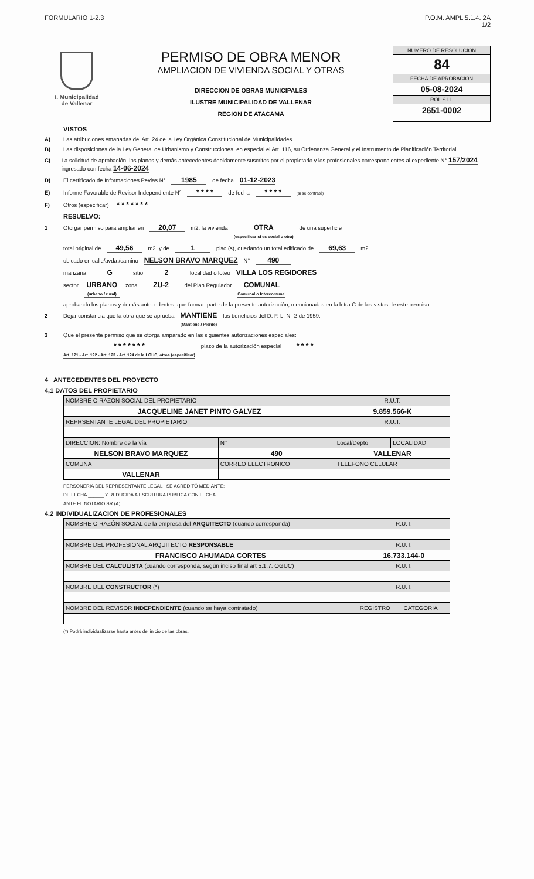FORMULARIO 1-2.3 P.O.M. AMPL 5.1.4. 2A
1/2
I. Municipalidad
de Vallenar
PERMISO DE OBRA MENOR
AMPLIACION DE VIVIENDA SOCIAL Y OTRAS
DIRECCION DE OBRAS MUNICIPALES
ILUSTRE MUNICIPALIDAD DE VALLENAR
REGION DE ATACAMA
NUMERO DE RESOLUCION
84
FECHA DE APROBACION
05-08-2024
ROL S.I.I.
2651-0002
VISTOS
A) Las atribuciones emanadas del Art. 24 de la Ley Orgánica Constitucional de Municipalidades.
B) Las disposiciones de la Ley General de Urbanismo y Construcciones, en especial el Art. 116, su Ordenanza General y el Instrumento de Planificación Territorial.
C) La solicitud de aprobación, los planos y demás antecedentes debidamente suscritos por el propietario y los profesionales correspondientes al expediente N° 157/2024 ingresado con fecha 14-06-2024
D) El certificado de Informaciones Pevias N° 1985 de fecha 01-12-2023
E) Informe Favorable de Revisor Independiente N° * * * * de fecha * * * * (si se contrató)
F) Otros (especificar) * * * * * * *
RESUELVO:
1 Otorgar permiso para ampliar en 20,07 m2, la vivienda OTRA
(especificar si es social u otra) de una superficie
total original de 49,56 m2. y de 1 piso (s), quedando un total edificado de 69,63 m2.
ubicado en calle/avda./camino NELSON BRAVO MARQUEZ N° 490
manzana G sitio 2 localidad o loteo VILLA LOS REGIDORES
sector URBANO
(urbano / rural) zona ZU-2 del Plan Regulador COMUNAL
Comunal o Intercomunal
aprobando los planos y demás antecedentes, que forman parte de la presente autorización, mencionados en la letra C de los vistos de este permiso.
2 Dejar constancia que la obra que se aprueba MANTIENE
(Mantiene / Pierde) los beneficios del D. F. L. N° 2 de 1959.
3 Que el presente permiso que se otorga amparado en las siguientes autorizaciones especiales:
* * * * * * *
Art. 121 - Art. 122 - Art. 123 - Art. 124 de la LGUC, otros (especificar) plazo de la autorización especial * * * *
4 ANTECEDENTES DEL PROYECTO
4,1 DATOS DEL PROPIETARIO
| NOMBRE O RAZON SOCIAL DEL PROPIETARIO | | | R.U.T. | |
| --- | --- | --- | --- | --- |
| JACQUELINE JANET PINTO GALVEZ | | | 9.859.566-K | |
| REPRSENTANTE LEGAL DEL PROPIETARIO | | | R.U.T. | |
| DIRECCION: Nombre de la vía | | N° | Local/Depto | LOCALIDAD |
| NELSON BRAVO MARQUEZ | | 490 | VALLENAR | |
| COMUNA | CORREO ELECTRONICO | | TELEFONO CELULAR | |
| VALLENAR | | | | |
PERSONERIA DEL REPRESENTANTE LEGAL SE ACREDITÓ MEDIANTE:
DE FECHA ______ Y REDUCIDA A ESCRITURA PUBLICA CON FECHA
ANTE EL NOTARIO SR (A).
4.2 INDIVIDUALIZACION DE PROFESIONALES
| NOMBRE O RAZÓN SOCIAL de la empresa del ARQUITECTO (cuando corresponda) | R.U.T. | |
| --- | --- | --- |
| NOMBRE DEL PROFESIONAL ARQUITECTO RESPONSABLE | R.U.T. | |
| FRANCISCO AHUMADA CORTES | 16.733.144-0 | |
| NOMBRE DEL CALCULISTA (cuando corresponda, según inciso final art 5.1.7. OGUC) | R.U.T. | |
| NOMBRE DEL CONSTRUCTOR (*) | R.U.T. | |
| NOMBRE DEL REVISOR INDEPENDIENTE (cuando se haya contratado) | REGISTRO | CATEGORIA |
(*) Podrá individualizarse hasta antes del inicio de las obras.